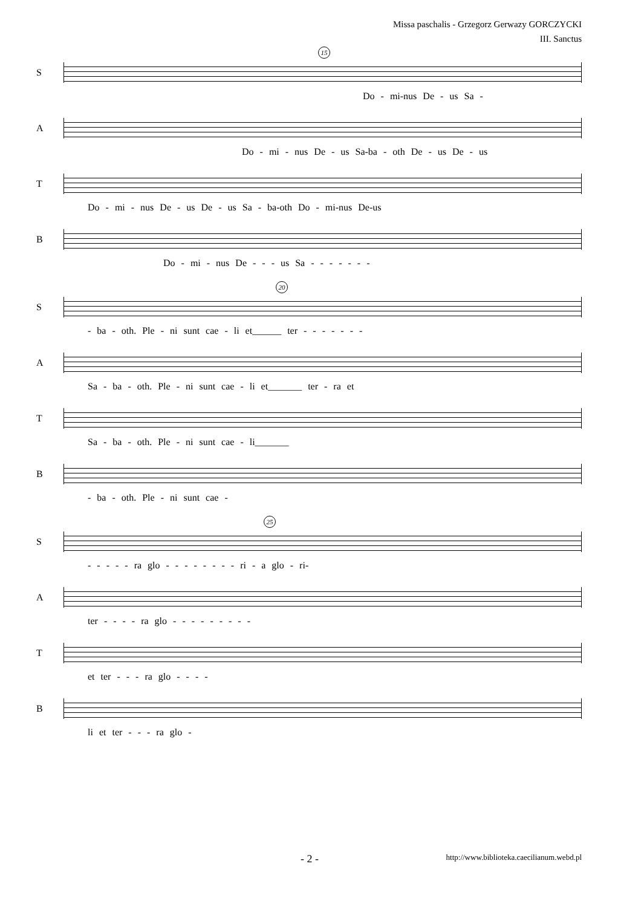Missa paschalis - Grzegorz Gerwazy GORCZYCKI
III. Sanctus
S
15
Do - mi-nus De - us Sa -
A
Do - mi - nus De - us Sa-ba - oth De - us De - us
T
Do - mi - nus De - us De - us Sa - ba-oth Do - mi-nus De-us
B
Do - mi - nus De - - - us Sa - - - - - - -
S
20
- ba - oth. Ple - ni sunt cae - li et______ ter - - - - - - -
A
Sa - ba - oth. Ple - ni sunt cae - li et_______ ter - ra et
T
Sa - ba - oth. Ple - ni sunt cae - li_______
B
- ba - oth. Ple - ni sunt cae -
S
25
- - - - - ra glo - - - - - - - - ri - a glo - ri-
A
ter - - - - ra glo - - - - - - - - -
T
et ter - - - ra glo - - - -
B
li et ter - - - ra glo -
- 2 - http://www.biblioteka.caecilianum.webd.pl